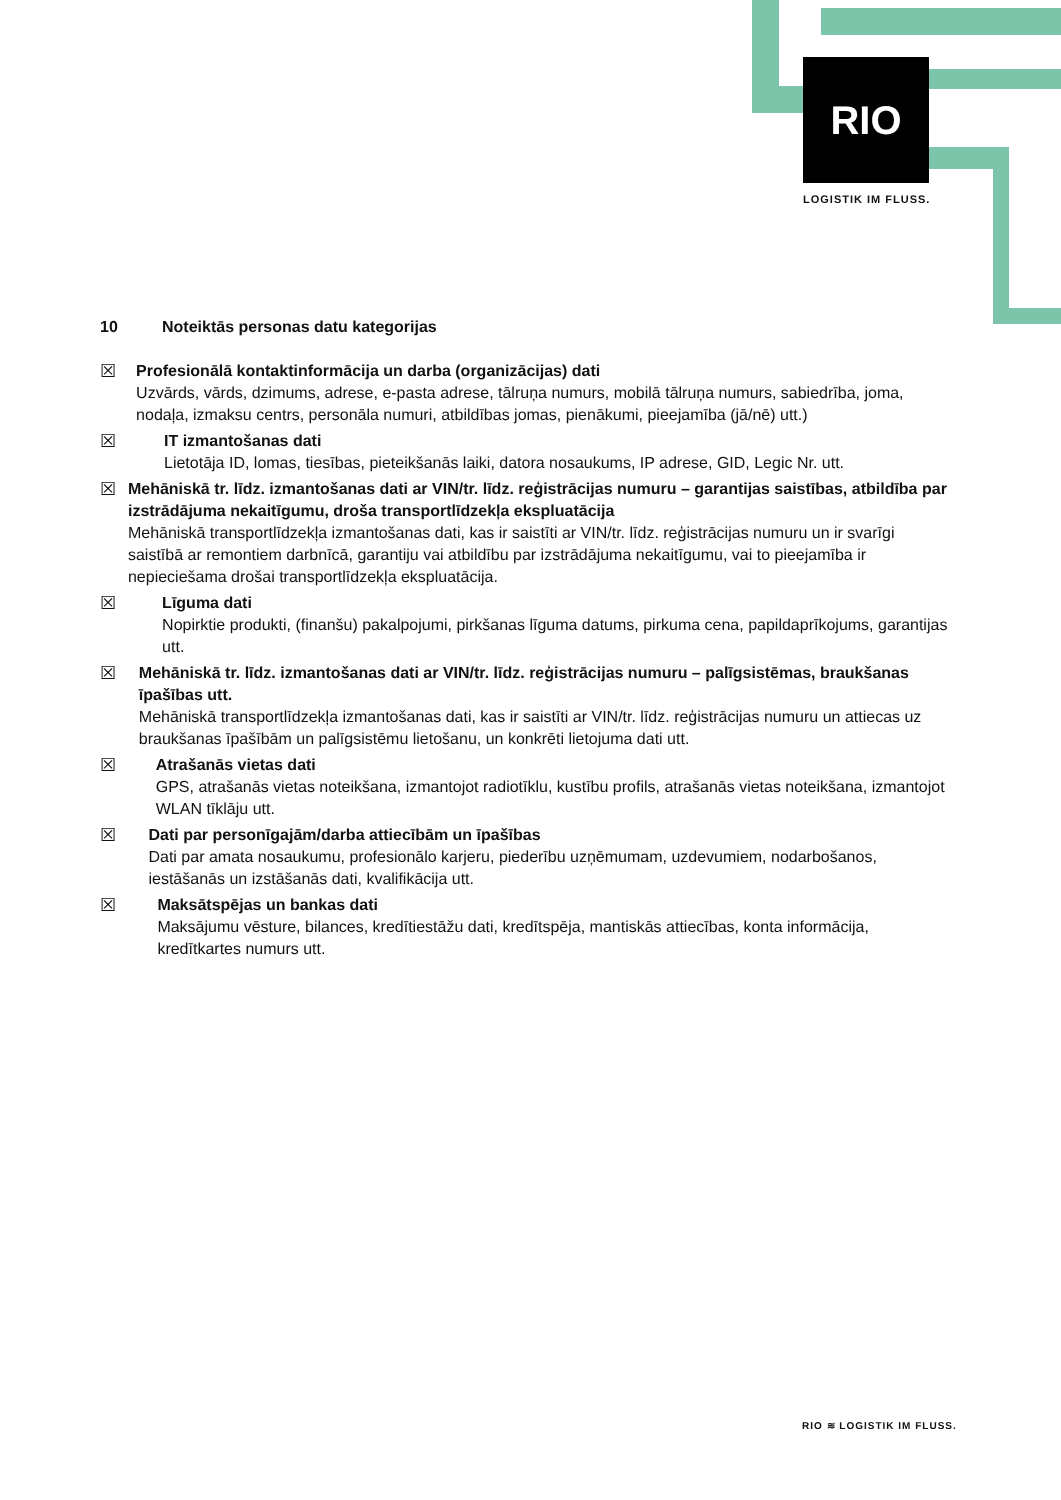RIO
LOGISTIK IM FLUSS.
10 Noteiktās personas datu kategorijas
☒ Profesionālā kontaktinformācija un darba (organizācijas) dati
Uzvārds, vārds, dzimums, adrese, e-pasta adrese, tālruņa numurs, mobilā tālruņa numurs, sabiedrība, joma, nodaļa, izmaksu centrs, personāla numuri, atbildības jomas, pienākumi, pieejamība (jā/nē) utt.)
☒ IT izmantošanas dati
Lietotāja ID, lomas, tiesības, pieteikšanās laiki, datora nosaukums, IP adrese, GID, Legic Nr. utt.
☒ Mehāniskā tr. līdz. izmantošanas dati ar VIN/tr. līdz. reģistrācijas numuru – garantijas saistības, atbildība par izstrādājuma nekaitīgumu, droša transportlīdzekļa ekspluatācija
Mehāniskā transportlīdzekļa izmantošanas dati, kas ir saistīti ar VIN/tr. līdz. reģistrācijas numuru un ir svarīgi saistībā ar remontiem darbnīcā, garantiju vai atbildību par izstrādājuma nekaitīgumu, vai to pieejamība ir nepieciešama drošai transportlīdzekļa ekspluatācija.
☒ Līguma dati
Nopirktie produkti, (finanšu) pakalpojumi, pirkšanas līguma datums, pirkuma cena, papildaprīkojums, garantijas utt.
☒ Mehāniskā tr. līdz. izmantošanas dati ar VIN/tr. līdz. reģistrācijas numuru – palīgsistēmas, braukšanas īpašības utt.
Mehāniskā transportlīdzekļa izmantošanas dati, kas ir saistīti ar VIN/tr. līdz. reģistrācijas numuru un attiecas uz braukšanas īpašībām un palīgsistēmu lietošanu, un konkrēti lietojuma dati utt.
☒ Atrašanās vietas dati
GPS, atrašanās vietas noteikšana, izmantojot radiotīklu, kustību profils, atrašanās vietas noteikšana, izmantojot WLAN tīklāju utt.
☒ Dati par personīgajām/darba attiecībām un īpašības
Dati par amata nosaukumu, profesionālo karjeru, piederību uzņēmumam, uzdevumiem, nodarbošanos, iestāšanās un izstāšanās dati, kvalifikācija utt.
☒ Maksātspējas un bankas dati
Maksājumu vēsture, bilances, kredītiestāžu dati, kredītspēja, mantiskās attiecības, konta informācija, kredītkartes numurs utt.
RIO ≋ LOGISTIK IM FLUSS.